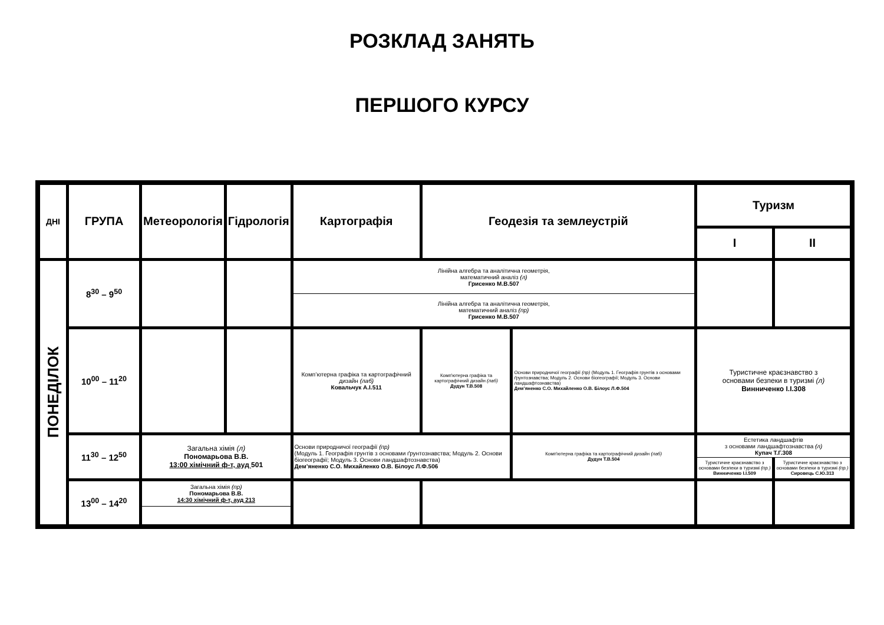РОЗКЛАД ЗАНЯТЬ
ПЕРШОГО КУРСУ
| ДНІ | ГРУПА | Метеорологія | Гідрологія | Картографія | Геодезія та землеустрій | | Туризм | |
| --- | --- | --- | --- | --- | --- | --- | --- | --- |
| | | | | | | | I | II |
| ПОНЕДІЛОК | 8<sup>30</sup> – 9<sup>50</sup> | | | Лінійна алгебра та аналітична геометрія, математичний аналіз (л) Грисенко М.В.507 | | | | |
| | | | | Лінійна алгебра та аналітична геометрія, математичний аналіз (пр) Грисенко М.В.507 | | | | |
| | 10<sup>00</sup> – 11<sup>20</sup> | | | Комп’ютерна графіка та картографічний дизайн (лаб) Ковальчук А.І.511 | Комп'ютерна графіка та картографічний дизайн (лаб) Дудун Т.В.508 | Основи природничої географії (пр) (Модуль 1. Географія грунтів з основами ґрунтознавства; Модуль 2. Основи біогеографії; Модуль 3. Основи ландшафтознавства) Дем’яненко С.О. Михайленко О.В. Білоус Л.Ф.504 | Туристичне краєзнавство з основами безпеки в туризмі (л) Винниченко І.І.308 | |
| | 11<sup>30</sup> – 12<sup>50</sup> | Загальна хімія (л) Пономарьова В.В. 13:00 хімічний ф-т, ауд 501 | | Основи природничої географії (пр) (Модуль 1. Географія грунтів з основами ґрунтознавства; Модуль 2. Основи біогеографії; Модуль 3. Основи ландшафтознавства) Дем’яненко С.О. Михайленко О.В. Білоус Л.Ф.506 | | Комп'ютерна графіка та картографічний дизайн (лаб) Дудун Т.В.504 | Естетика ландшафтів з основами ландшафтознавства (л) Купач Т.Г.308 | |
| | | | | | | | Туристичне краєзнавство з основами безпеки в туризмі (пр.) Винниченко І.І.509 | Туристичне краєзнавство з основами безпеки в туризмі (пр.) Сировець С.Ю.313 |
| | 13<sup>00</sup> – 14<sup>20</sup> | Загальна хімія (пр) Пономарьова В.В. 14:30 хімічний ф-т, ауд 213 | | | | | | |